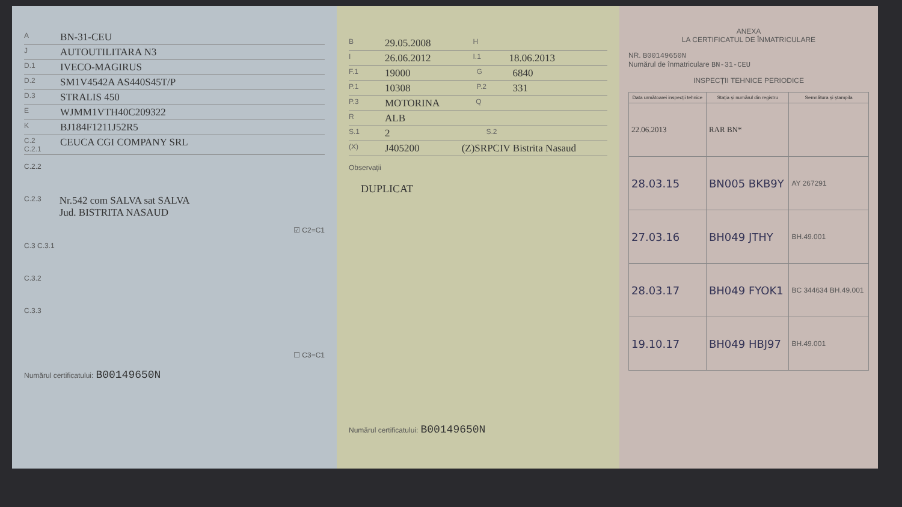A BN-31-CEU
J AUTOUTILITARA N3
D.1 IVECO-MAGIRUS
D.2 SM1V4542A AS440S45T/P
D.3 STRALIS 450
E WJMM1VTH40C209322
K BJ184F1211J52R5
C.2 C.2.1 CEUCA CGI COMPANY SRL
C.2.2
C.2.3 Nr.542 com SALVA sat SALVA
Jud. BISTRITA NASAUD
☑ C2=C1
C.3 C.3.1
C.3.2
C.3.3
☐ C3=C1
Numărul certificatului: B00149650N
B 29.05.2008 H
I 26.06.2012 I.1 18.06.2013
F.1 19000 G 6840
P.1 10308 P.2 331
P.3 MOTORINA Q
R ALB
S.1 2 S.2
(X) J405200 (Z)SRPCIV Bistrita Nasaud
Observații
DUPLICAT
Numărul certificatului: B00149650N
ANEXA
LA CERTIFICATUL DE ÎNMATRICULARE
NR. B00149650N
Numărul de înmatriculare BN-31-CEU
INSPECȚII TEHNICE PERIODICE
| Data următoarei inspecții tehnice | Stația și numărul din registru | Semnătura și ștampila |
| --- | --- | --- |
| 22.06.2013 | RAR BN* | |
| 28.03.15 | BN005 BKB9Y | AY 267291 |
| 27.03.16 | BH049 JTHY | BH.49.001 |
| 28.03.17 | BH049 FYOK1 | BC 344634 BH.49.001 |
| 19.10.17 | BH049 HBJ97 | BH.49.001 |